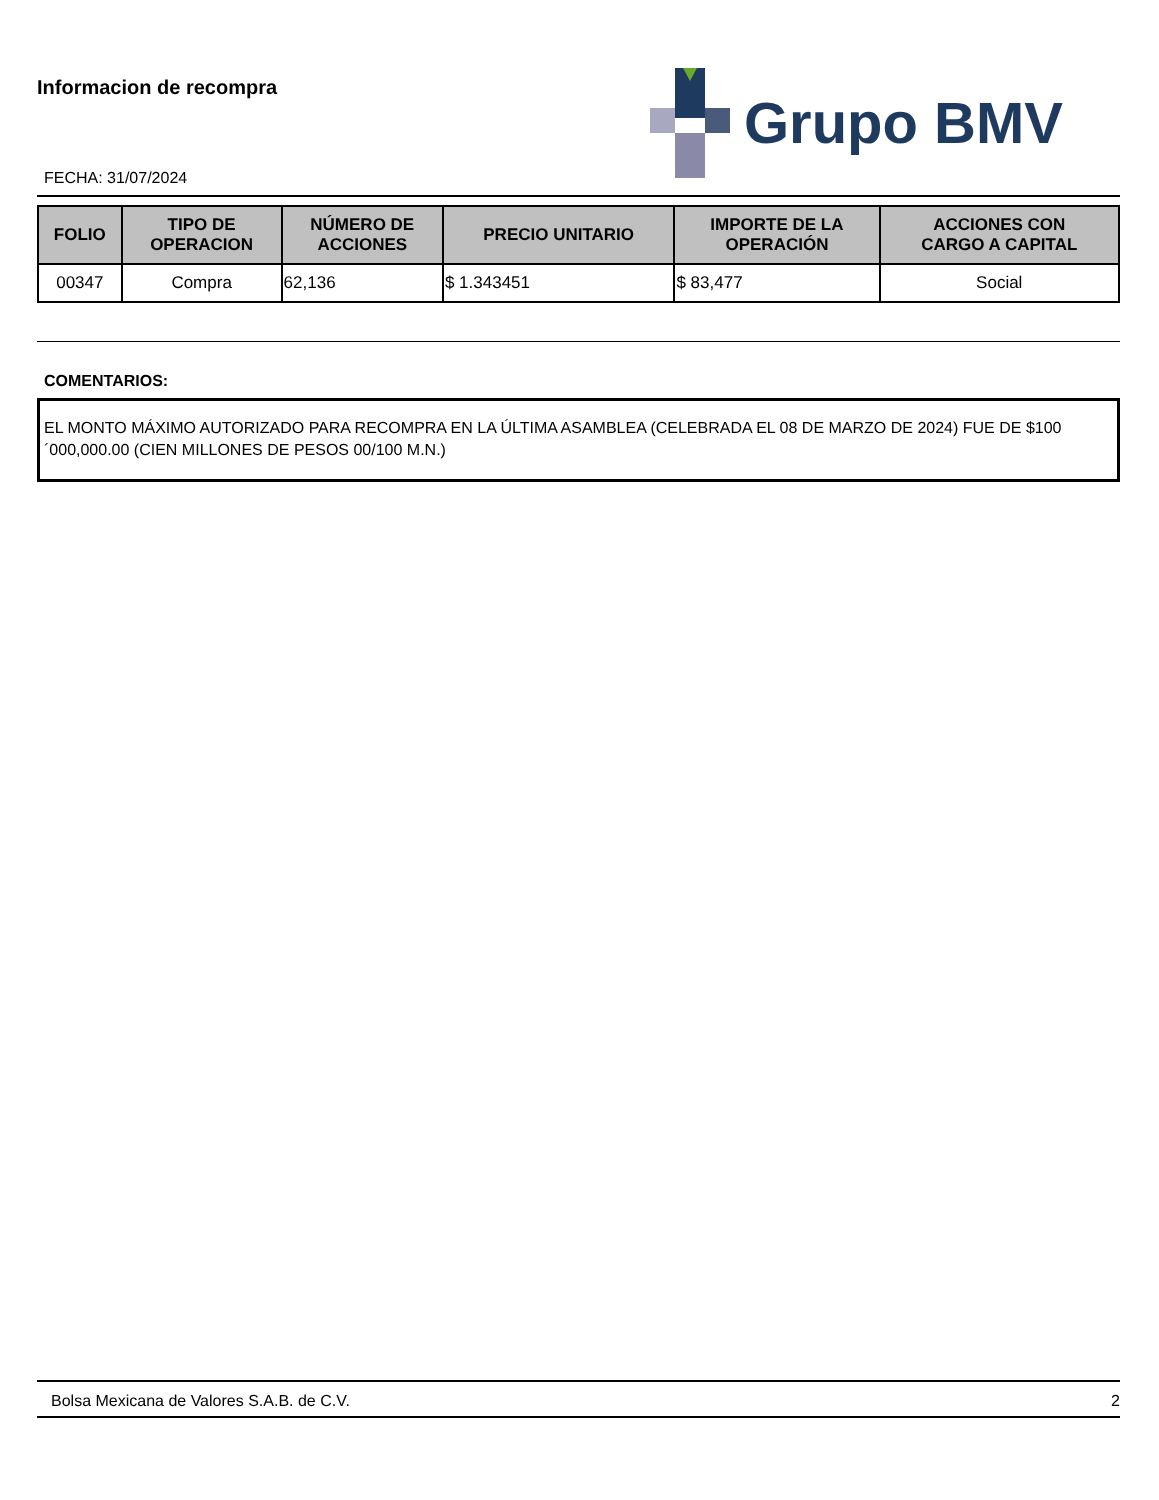Informacion de recompra
FECHA: 31/07/2024
Grupo BMV
| FOLIO | TIPO DE OPERACION | NÚMERO DE ACCIONES | PRECIO UNITARIO | IMPORTE DE LA OPERACIÓN | ACCIONES CON CARGO A CAPITAL |
| --- | --- | --- | --- | --- | --- |
| 00347 | Compra | 62,136 | $ 1.343451 | $ 83,477 | Social |
COMENTARIOS:
EL MONTO MÁXIMO AUTORIZADO PARA RECOMPRA EN LA ÚLTIMA ASAMBLEA (CELEBRADA EL 08 DE MARZO DE 2024) FUE DE $100´000,000.00 (CIEN MILLONES DE PESOS 00/100 M.N.)
Bolsa Mexicana de Valores S.A.B. de C.V. 2